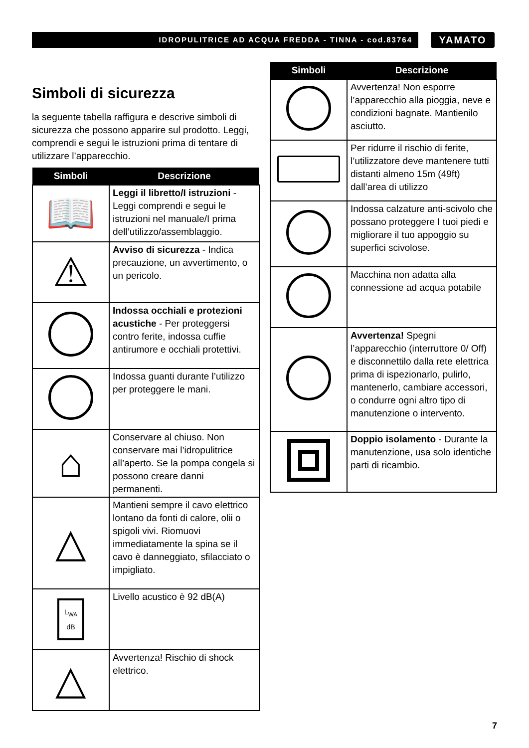IDROPULITRICE AD ACQUA FREDDA - TINNA - cod.83764
YAMATO
Simboli di sicurezza
la seguente tabella raffigura e descrive simboli di sicurezza che possono apparire sul prodotto. Leggi, comprendi e segui le istruzioni prima di tentare di utilizzare l’apparecchio.
| Simboli | Descrizione |
| --- | --- |
| 📖 | Leggi il libretto/I istruzioni - Leggi comprendi e segui le istruzioni nel manuale/I prima dell’utilizzo/assemblaggio. |
| ⚠ | Avviso di sicurezza - Indica precauzione, un avvertimento, o un pericolo. |
| | Indossa occhiali e protezioni acustiche - Per proteggersi contro ferite, indossa cuffie antirumore e occhiali protettivi. |
| | Indossa guanti durante l’utilizzo per proteggere le mani. |
| ⌂ | Conservare al chiuso. Non conservare mai l’idropulitrice all’aperto. Se la pompa congela si possono creare danni permanenti. |
| △ | Mantieni sempre il cavo elettrico lontano da fonti di calore, olii o spigoli vivi. Riomuovi immediatamente la spina se il cavo è danneggiato, sfilacciato o impigliato. |
| L<sub>WA</sub> dB | Livello acustico è 92 dB(A) |
| △ | Avvertenza! Rischio di shock elettrico. |
| Simboli | Descrizione |
| --- | --- |
| | Avvertenza! Non esporre l’apparecchio alla pioggia, neve e condizioni bagnate. Mantienilo asciutto. |
| | Per ridurre il rischio di ferite, l’utilizzatore deve mantenere tutti distanti almeno 15m (49ft) dall’area di utilizzo |
| | Indossa calzature anti-scivolo che possano proteggere I tuoi piedi e migliorare il tuo appoggio su superfici scivolose. |
| | Macchina non adatta alla connessione ad acqua potabile |
| | Avvertenza! Spegni l’apparecchio (interruttore 0/ Off) e disconnettilo dalla rete elettrica prima di ispezionarlo, pulirlo, mantenerlo, cambiare accessori, o condurre ogni altro tipo di manutenzione o intervento. |
| | Doppio isolamento - Durante la manutenzione, usa solo identiche parti di ricambio. |
7